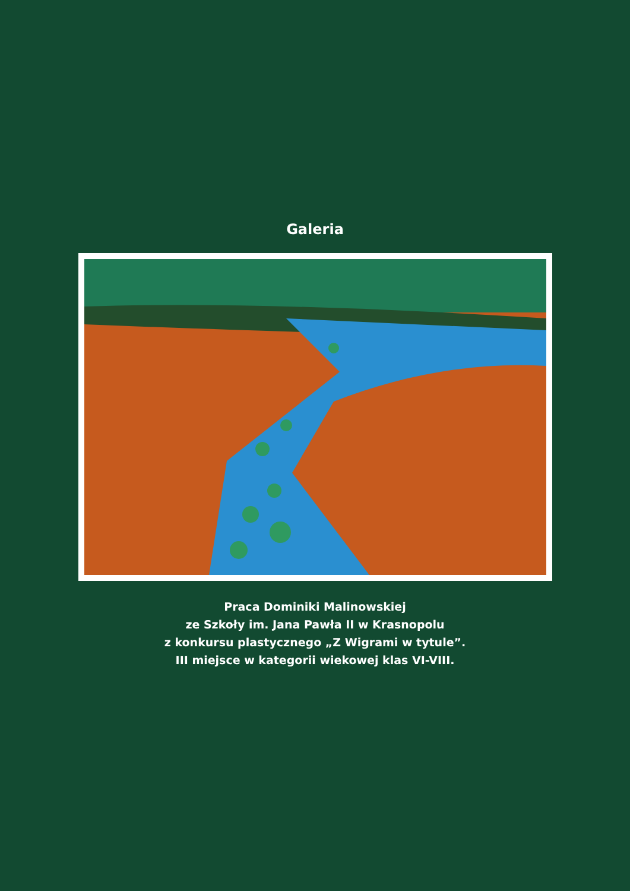Galeria
Praca Dominiki Malinowskiej
ze Szkoły im. Jana Pawła II w Krasnopolu
z konkursu plastycznego „Z Wigrami w tytule”.
III miejsce w kategorii wiekowej klas VI-VIII.